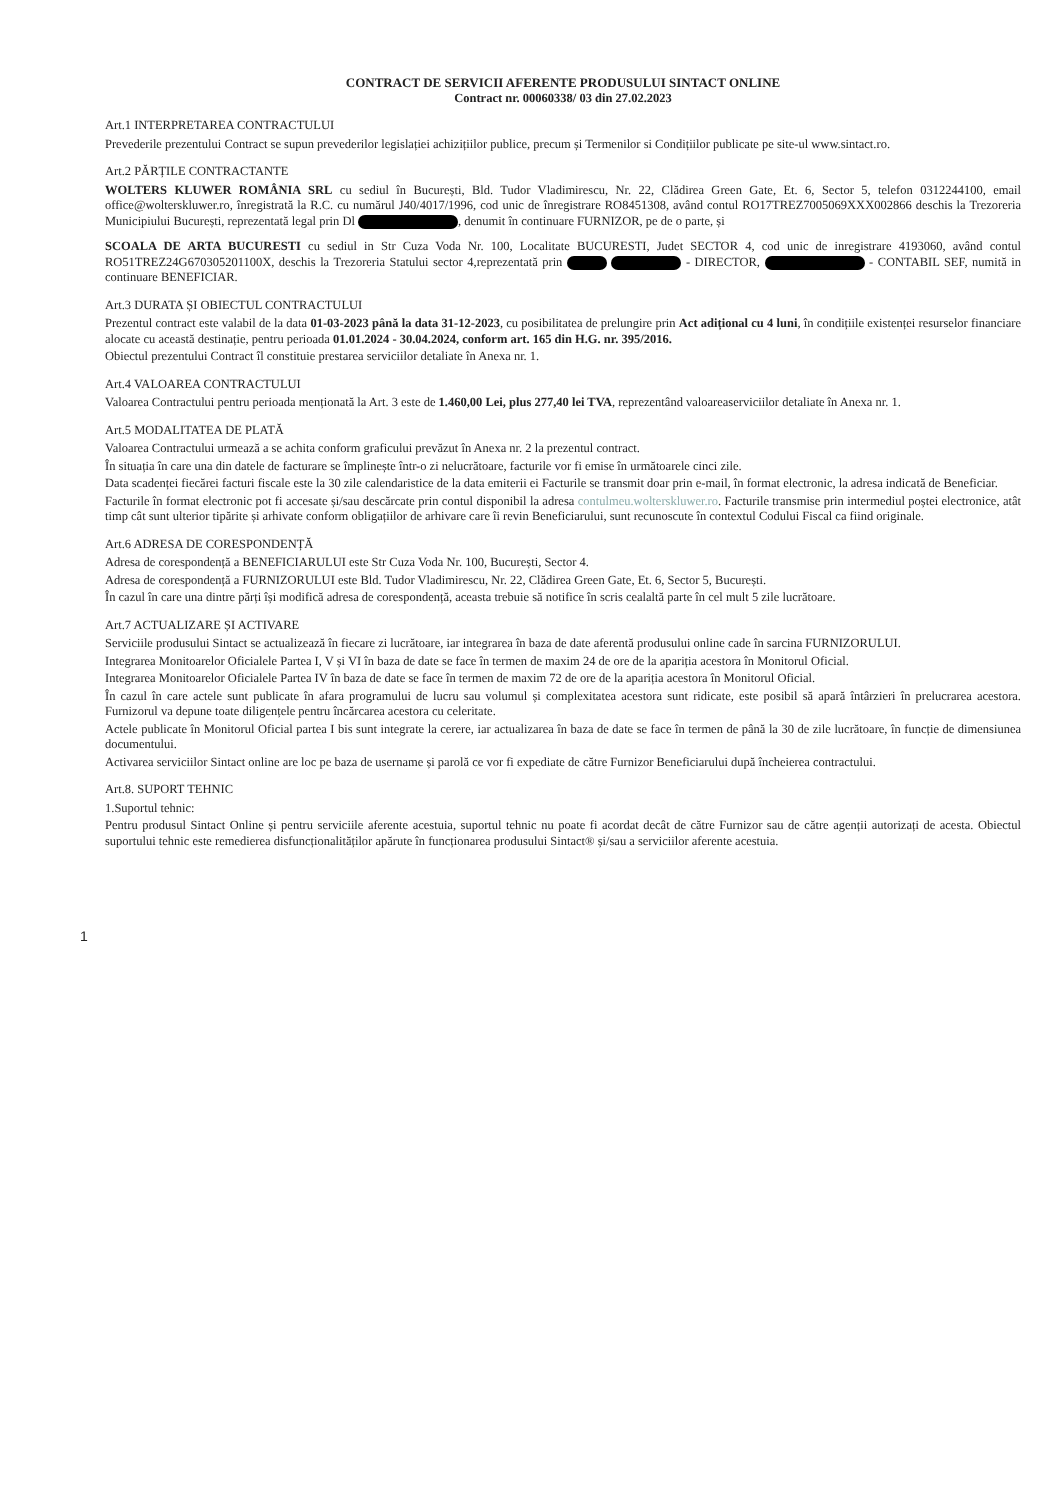CONTRACT DE SERVICII AFERENTE PRODUSULUI SINTACT ONLINE
Contract nr. 00060338/ 03 din 27.02.2023
Art.1 INTERPRETAREA CONTRACTULUI
Prevederile prezentului Contract se supun prevederilor legislației achizițiilor publice, precum și Termenilor si Condițiilor publicate pe site-ul www.sintact.ro.
Art.2 PĂRȚILE CONTRACTANTE
WOLTERS KLUWER ROMÂNIA SRL cu sediul în București, Bld. Tudor Vladimirescu, Nr. 22, Clădirea Green Gate, Et. 6, Sector 5, telefon 0312244100, email office@wolterskluwer.ro, înregistrată la R.C. cu numărul J40/4017/1996, cod unic de înregistrare RO8451308, având contul RO17TREZ7005069XXX002866 deschis la Trezoreria Municipiului București, reprezentată legal prin Dl , denumit în continuare FURNIZOR, pe de o parte, și
SCOALA DE ARTA BUCURESTI cu sediul in Str Cuza Voda Nr. 100, Localitate BUCURESTI, Judet SECTOR 4, cod unic de inregistrare 4193060, având contul RO51TREZ24G670305201100X, deschis la Trezoreria Statului sector 4,reprezentată prin - DIRECTOR, - CONTABIL SEF, numită in continuare BENEFICIAR.
Art.3 DURATA ȘI OBIECTUL CONTRACTULUI
Prezentul contract este valabil de la data 01-03-2023 până la data 31-12-2023, cu posibilitatea de prelungire prin Act adițional cu 4 luni, în condițiile existenței resurselor financiare alocate cu această destinație, pentru perioada 01.01.2024 - 30.04.2024, conform art. 165 din H.G. nr. 395/2016.
Obiectul prezentului Contract îl constituie prestarea serviciilor detaliate în Anexa nr. 1.
Art.4 VALOAREA CONTRACTULUI
Valoarea Contractului pentru perioada menționată la Art. 3 este de 1.460,00 Lei, plus 277,40 lei TVA, reprezentând valoareaserviciilor detaliate în Anexa nr. 1.
Art.5 MODALITATEA DE PLATĂ
Valoarea Contractului urmează a se achita conform graficului prevăzut în Anexa nr. 2 la prezentul contract.
În situația în care una din datele de facturare se împlinește într-o zi nelucrătoare, facturile vor fi emise în următoarele cinci zile.
Data scadenței fiecărei facturi fiscale este la 30 zile calendaristice de la data emiterii ei Facturile se transmit doar prin e-mail, în format electronic, la adresa indicată de Beneficiar.
Facturile în format electronic pot fi accesate și/sau descărcate prin contul disponibil la adresa contulmeu.wolterskluwer.ro. Facturile transmise prin intermediul poștei electronice, atât timp cât sunt ulterior tipărite și arhivate conform obligațiilor de arhivare care îi revin Beneficiarului, sunt recunoscute în contextul Codului Fiscal ca fiind originale.
Art.6 ADRESA DE CORESPONDENȚĂ
Adresa de corespondență a BENEFICIARULUI este Str Cuza Voda Nr. 100, București, Sector 4.
Adresa de corespondență a FURNIZORULUI este Bld. Tudor Vladimirescu, Nr. 22, Clădirea Green Gate, Et. 6, Sector 5, București.
În cazul în care una dintre părți își modifică adresa de corespondență, aceasta trebuie să notifice în scris cealaltă parte în cel mult 5 zile lucrătoare.
Art.7 ACTUALIZARE ȘI ACTIVARE
Serviciile produsului Sintact se actualizează în fiecare zi lucrătoare, iar integrarea în baza de date aferentă produsului online cade în sarcina FURNIZORULUI.
Integrarea Monitoarelor Oficialele Partea I, V și VI în baza de date se face în termen de maxim 24 de ore de la apariția acestora în Monitorul Oficial.
Integrarea Monitoarelor Oficialele Partea IV în baza de date se face în termen de maxim 72 de ore de la apariția acestora în Monitorul Oficial.
În cazul în care actele sunt publicate în afara programului de lucru sau volumul și complexitatea acestora sunt ridicate, este posibil să apară întârzieri în prelucrarea acestora. Furnizorul va depune toate diligențele pentru încărcarea acestora cu celeritate.
Actele publicate în Monitorul Oficial partea I bis sunt integrate la cerere, iar actualizarea în baza de date se face în termen de până la 30 de zile lucrătoare, în funcție de dimensiunea documentului.
Activarea serviciilor Sintact online are loc pe baza de username și parolă ce vor fi expediate de către Furnizor Beneficiarului după încheierea contractului.
Art.8. SUPORT TEHNIC
1.Suportul tehnic:
Pentru produsul Sintact Online și pentru serviciile aferente acestuia, suportul tehnic nu poate fi acordat decât de către Furnizor sau de către agenții autorizați de acesta. Obiectul suportului tehnic este remedierea disfuncționalităților apărute în funcționarea produsului Sintact® și/sau a serviciilor aferente acestuia.
1